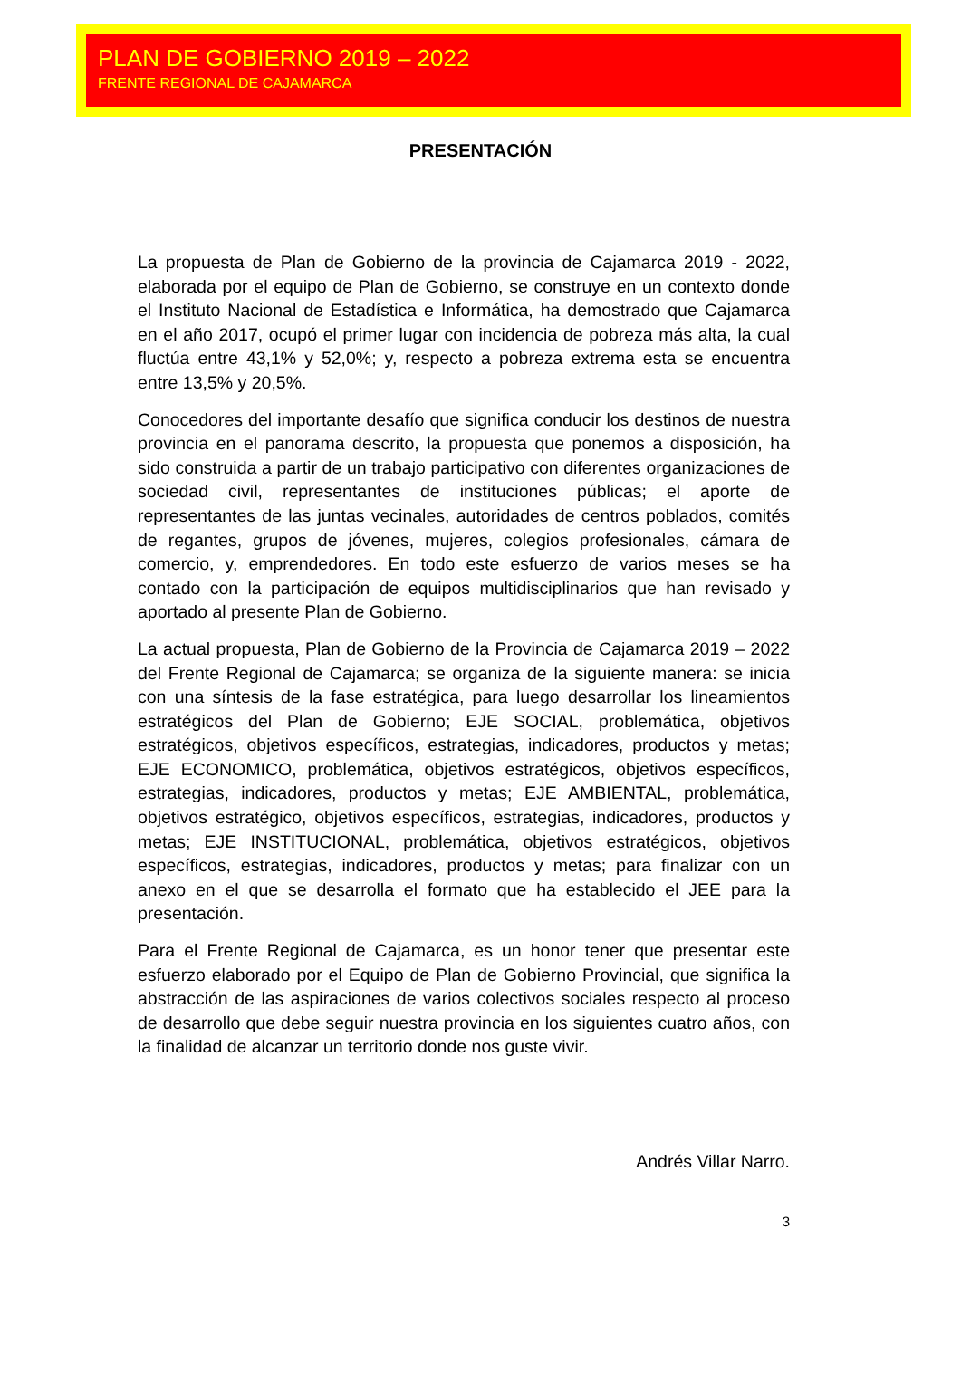PLAN DE GOBIERNO 2019 – 2022
FRENTE REGIONAL DE CAJAMARCA
PRESENTACIÓN
La propuesta de Plan de Gobierno de la provincia de Cajamarca 2019 - 2022, elaborada por el equipo de Plan de Gobierno, se construye en un contexto donde el Instituto Nacional de Estadística e Informática, ha demostrado que Cajamarca en el año 2017, ocupó el primer lugar con incidencia de pobreza más alta, la cual fluctúa entre 43,1% y 52,0%; y, respecto a pobreza extrema esta se encuentra entre 13,5% y 20,5%.
Conocedores del importante desafío que significa conducir los destinos de nuestra provincia en el panorama descrito, la propuesta que ponemos a disposición, ha sido construida a partir de un trabajo participativo con diferentes organizaciones de sociedad civil, representantes de instituciones públicas; el aporte de representantes de las juntas vecinales, autoridades de centros poblados, comités de regantes, grupos de jóvenes, mujeres, colegios profesionales, cámara de comercio, y, emprendedores. En todo este esfuerzo de varios meses se ha contado con la participación de equipos multidisciplinarios que han revisado y aportado al presente Plan de Gobierno.
La actual propuesta, Plan de Gobierno de la Provincia de Cajamarca 2019 – 2022 del Frente Regional de Cajamarca; se organiza de la siguiente manera: se inicia con una síntesis de la fase estratégica, para luego desarrollar los lineamientos estratégicos del Plan de Gobierno; EJE SOCIAL, problemática, objetivos estratégicos, objetivos específicos, estrategias, indicadores, productos y metas; EJE ECONOMICO, problemática, objetivos estratégicos, objetivos específicos, estrategias, indicadores, productos y metas; EJE AMBIENTAL, problemática, objetivos estratégico, objetivos específicos, estrategias, indicadores, productos y metas; EJE INSTITUCIONAL, problemática, objetivos estratégicos, objetivos específicos, estrategias, indicadores, productos y metas; para finalizar con un anexo en el que se desarrolla el formato que ha establecido el JEE para la presentación.
Para el Frente Regional de Cajamarca, es un honor tener que presentar este esfuerzo elaborado por el Equipo de Plan de Gobierno Provincial, que significa la abstracción de las aspiraciones de varios colectivos sociales respecto al proceso de desarrollo que debe seguir nuestra provincia en los siguientes cuatro años, con la finalidad de alcanzar un territorio donde nos guste vivir.
Andrés Villar Narro.
3